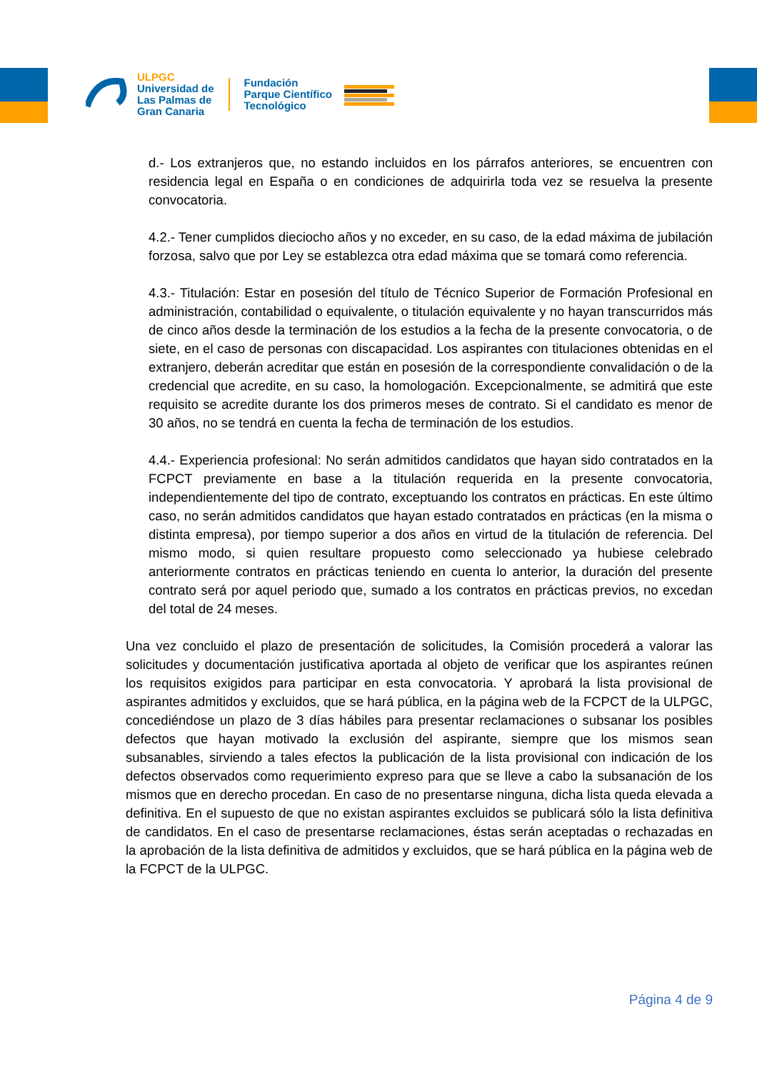ULPGC
Universidad de
Las Palmas de
Gran Canaria
Fundación
Parque Científico
Tecnológico
d.- Los extranjeros que, no estando incluidos en los párrafos anteriores, se encuentren con residencia legal en España o en condiciones de adquirirla toda vez se resuelva la presente convocatoria.
4.2.- Tener cumplidos dieciocho años y no exceder, en su caso, de la edad máxima de jubilación forzosa, salvo que por Ley se establezca otra edad máxima que se tomará como referencia.
4.3.- Titulación: Estar en posesión del título de Técnico Superior de Formación Profesional en administración, contabilidad o equivalente, o titulación equivalente y no hayan transcurridos más de cinco años desde la terminación de los estudios a la fecha de la presente convocatoria, o de siete, en el caso de personas con discapacidad. Los aspirantes con titulaciones obtenidas en el extranjero, deberán acreditar que están en posesión de la correspondiente convalidación o de la credencial que acredite, en su caso, la homologación. Excepcionalmente, se admitirá que este requisito se acredite durante los dos primeros meses de contrato. Si el candidato es menor de 30 años, no se tendrá en cuenta la fecha de terminación de los estudios.
4.4.- Experiencia profesional: No serán admitidos candidatos que hayan sido contratados en la FCPCT previamente en base a la titulación requerida en la presente convocatoria, independientemente del tipo de contrato, exceptuando los contratos en prácticas. En este último caso, no serán admitidos candidatos que hayan estado contratados en prácticas (en la misma o distinta empresa), por tiempo superior a dos años en virtud de la titulación de referencia. Del mismo modo, si quien resultare propuesto como seleccionado ya hubiese celebrado anteriormente contratos en prácticas teniendo en cuenta lo anterior, la duración del presente contrato será por aquel periodo que, sumado a los contratos en prácticas previos, no excedan del total de 24 meses.
Una vez concluido el plazo de presentación de solicitudes, la Comisión procederá a valorar las solicitudes y documentación justificativa aportada al objeto de verificar que los aspirantes reúnen los requisitos exigidos para participar en esta convocatoria. Y aprobará la lista provisional de aspirantes admitidos y excluidos, que se hará pública, en la página web de la FCPCT de la ULPGC, concediéndose un plazo de 3 días hábiles para presentar reclamaciones o subsanar los posibles defectos que hayan motivado la exclusión del aspirante, siempre que los mismos sean subsanables, sirviendo a tales efectos la publicación de la lista provisional con indicación de los defectos observados como requerimiento expreso para que se lleve a cabo la subsanación de los mismos que en derecho procedan. En caso de no presentarse ninguna, dicha lista queda elevada a definitiva. En el supuesto de que no existan aspirantes excluidos se publicará sólo la lista definitiva de candidatos. En el caso de presentarse reclamaciones, éstas serán aceptadas o rechazadas en la aprobación de la lista definitiva de admitidos y excluidos, que se hará pública en la página web de la FCPCT de la ULPGC.
Página 4 de 9